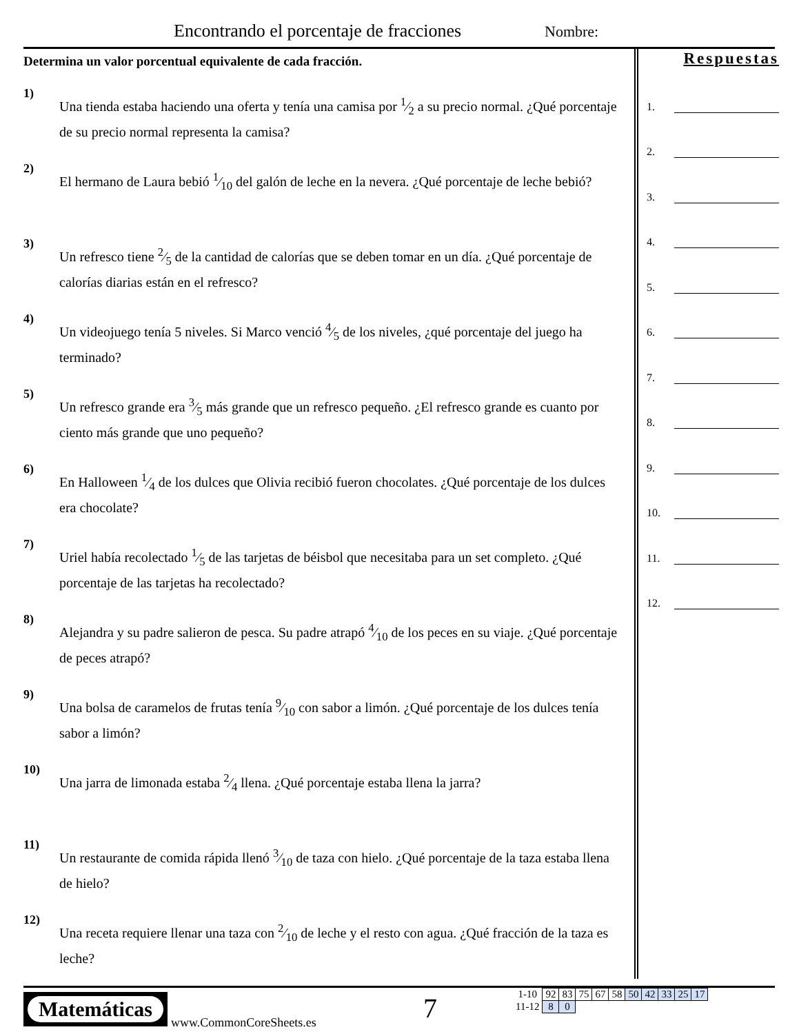Encontrando el porcentaje de fracciones
Nombre:
Determina un valor porcentual equivalente de cada fracción.
1) Una tienda estaba haciendo una oferta y tenía una camisa por 1⁄2 a su precio normal. ¿Qué porcentaje de su precio normal representa la camisa?
2) El hermano de Laura bebió 1⁄10 del galón de leche en la nevera. ¿Qué porcentaje de leche bebió?
3) Un refresco tiene 2⁄5 de la cantidad de calorías que se deben tomar en un día. ¿Qué porcentaje de calorías diarias están en el refresco?
4) Un videojuego tenía 5 niveles. Si Marco venció 4⁄5 de los niveles, ¿qué porcentaje del juego ha terminado?
5) Un refresco grande era 3⁄5 más grande que un refresco pequeño. ¿El refresco grande es cuanto por ciento más grande que uno pequeño?
6) En Halloween 1⁄4 de los dulces que Olivia recibió fueron chocolates. ¿Qué porcentaje de los dulces era chocolate?
7) Uriel había recolectado 1⁄5 de las tarjetas de béisbol que necesitaba para un set completo. ¿Qué porcentaje de las tarjetas ha recolectado?
8) Alejandra y su padre salieron de pesca. Su padre atrapó 4⁄10 de los peces en su viaje. ¿Qué porcentaje de peces atrapó?
9) Una bolsa de caramelos de frutas tenía 9⁄10 con sabor a limón. ¿Qué porcentaje de los dulces tenía sabor a limón?
10) Una jarra de limonada estaba 2⁄4 llena. ¿Qué porcentaje estaba llena la jarra?
11) Un restaurante de comida rápida llenó 3⁄10 de taza con hielo. ¿Qué porcentaje de la taza estaba llena de hielo?
12) Una receta requiere llenar una taza con 2⁄10 de leche y el resto con agua. ¿Qué fracción de la taza es leche?
Respuestas
1.
2.
3.
4.
5.
6.
7.
8.
9.
10.
11.
12.
Matemáticas
www.CommonCoreSheets.es 7
| 1-10 | 92 | 83 | 75 | 67 | 58 | 50 | 42 | 33 | 25 | 17 |
| 11-12 | 8 | 0 | | | | | | | | |